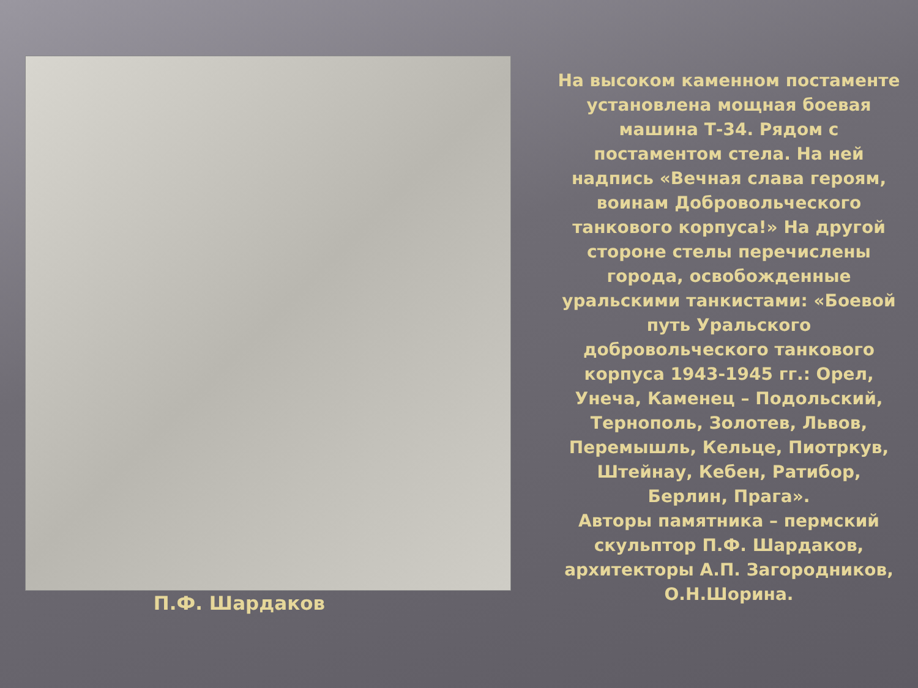П.Ф. Шардаков
На высоком каменном постаменте установлена мощная боевая машина Т-34. Рядом с постаментом стела. На ней надпись «Вечная слава героям, воинам Добровольческого танкового корпуса!» На другой стороне стелы перечислены города, освобожденные уральскими танкистами: «Боевой путь Уральского добровольческого танкового корпуса 1943-1945 гг.: Орел, Унеча, Каменец – Подольский, Тернополь, Золотев, Львов, Перемышль, Кельце, Пиотркув, Штейнау, Кебен, Ратибор, Берлин, Прага».
Авторы памятника – пермский скульптор П.Ф. Шардаков, архитекторы А.П. Загородников, О.Н.Шорина.